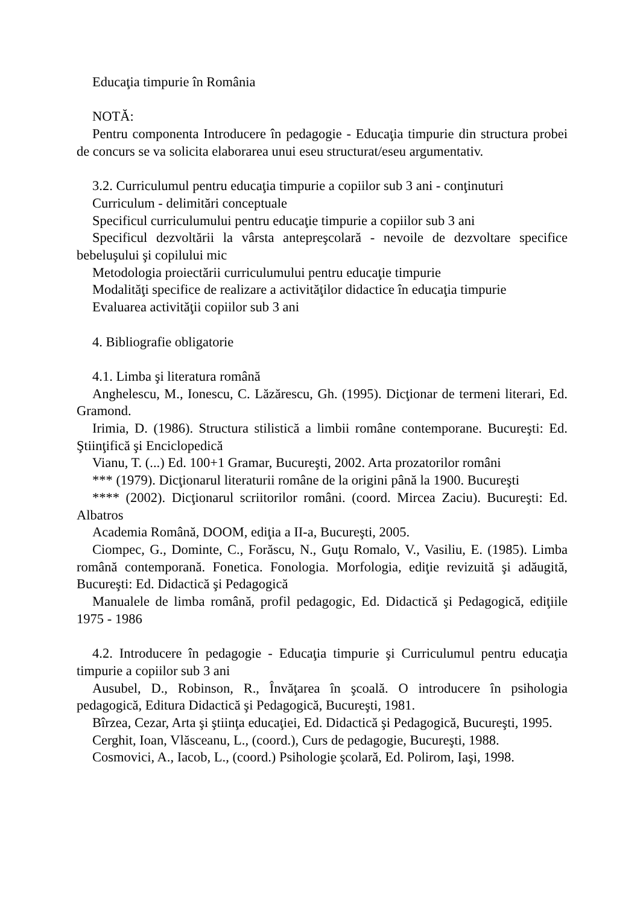Educaţia timpurie în România
NOTĂ:
Pentru componenta Introducere în pedagogie - Educaţia timpurie din structura probei de concurs se va solicita elaborarea unui eseu structurat/eseu argumentativ.
3.2. Curriculumul pentru educaţia timpurie a copiilor sub 3 ani - conţinuturi
Curriculum - delimitări conceptuale
Specificul curriculumului pentru educaţie timpurie a copiilor sub 3 ani
Specificul dezvoltării la vârsta antepreşcolară - nevoile de dezvoltare specifice bebeluşului şi copilului mic
Metodologia proiectării curriculumului pentru educaţie timpurie
Modalităţi specifice de realizare a activităţilor didactice în educaţia timpurie
Evaluarea activităţii copiilor sub 3 ani
4. Bibliografie obligatorie
4.1. Limba şi literatura română
Anghelescu, M., Ionescu, C. Lăzărescu, Gh. (1995). Dicţionar de termeni literari, Ed. Gramond.
Irimia, D. (1986). Structura stilistică a limbii române contemporane. Bucureşti: Ed. Ştiinţifică şi Enciclopedică
Vianu, T. (...) Ed. 100+1 Gramar, Bucureşti, 2002. Arta prozatorilor români
*** (1979). Dicţionarul literaturii române de la origini până la 1900. Bucureşti
**** (2002). Dicţionarul scriitorilor români. (coord. Mircea Zaciu). Bucureşti: Ed. Albatros
Academia Română, DOOM, ediţia a II-a, Bucureşti, 2005.
Ciompec, G., Dominte, C., Forăscu, N., Guţu Romalo, V., Vasiliu, E. (1985). Limba română contemporană. Fonetica. Fonologia. Morfologia, ediţie revizuită şi adăugită, Bucureşti: Ed. Didactică şi Pedagogică
Manualele de limba română, profil pedagogic, Ed. Didactică şi Pedagogică, ediţiile 1975 - 1986
4.2. Introducere în pedagogie - Educaţia timpurie şi Curriculumul pentru educaţia timpurie a copiilor sub 3 ani
Ausubel, D., Robinson, R., Învăţarea în şcoală. O introducere în psihologia pedagogică, Editura Didactică şi Pedagogică, Bucureşti, 1981.
Bîrzea, Cezar, Arta şi ştiinţa educaţiei, Ed. Didactică şi Pedagogică, Bucureşti, 1995.
Cerghit, Ioan, Vlăsceanu, L., (coord.), Curs de pedagogie, Bucureşti, 1988.
Cosmovici, A., Iacob, L., (coord.) Psihologie şcolară, Ed. Polirom, Iaşi, 1998.